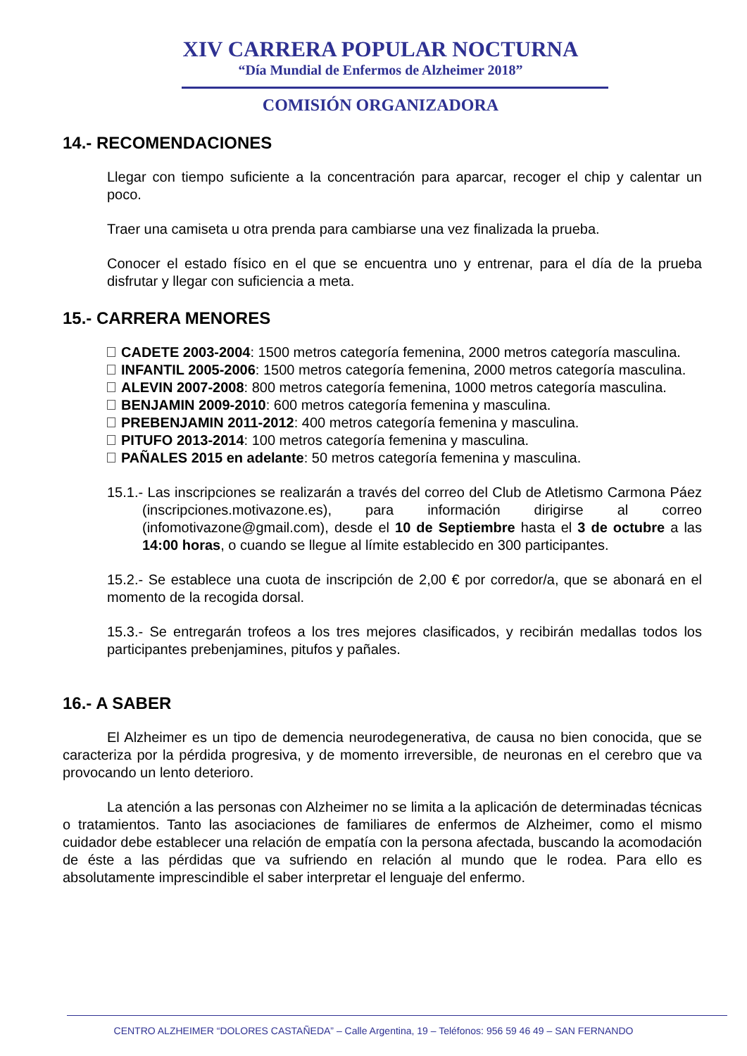XIV CARRERA POPULAR NOCTURNA
“Día Mundial de Enfermos de Alzheimer 2018”
COMISIÓN ORGANIZADORA
14.- RECOMENDACIONES
Llegar con tiempo suficiente a la concentración para aparcar, recoger el chip y calentar un poco.
Traer una camiseta u otra prenda para cambiarse una vez finalizada la prueba.
Conocer el estado físico en el que se encuentra uno y entrenar, para el día de la prueba disfrutar y llegar con suficiencia a meta.
15.- CARRERA MENORES
CADETE 2003-2004: 1500 metros categoría femenina, 2000 metros categoría masculina.
INFANTIL 2005-2006: 1500 metros categoría femenina, 2000 metros categoría masculina.
ALEVIN 2007-2008: 800 metros categoría femenina, 1000 metros categoría masculina.
BENJAMIN 2009-2010: 600 metros categoría femenina y masculina.
PREBENJAMIN 2011-2012: 400 metros categoría femenina y masculina.
PITUFO 2013-2014: 100 metros categoría femenina y masculina.
PAÑALES 2015 en adelante: 50 metros categoría femenina y masculina.
15.1.- Las inscripciones se realizarán a través del correo del Club de Atletismo Carmona Páez (inscripciones.motivazone.es), para información dirigirse al correo (infomotivazone@gmail.com), desde el 10 de Septiembre hasta el 3 de octubre a las 14:00 horas, o cuando se llegue al límite establecido en 300 participantes.
15.2.- Se establece una cuota de inscripción de 2,00 € por corredor/a, que se abonará en el momento de la recogida dorsal.
15.3.- Se entregarán trofeos a los tres mejores clasificados, y recibirán medallas todos los participantes prebenjamines, pitufos y pañales.
16.- A SABER
El Alzheimer es un tipo de demencia neurodegenerativa, de causa no bien conocida, que se caracteriza por la pérdida progresiva, y de momento irreversible, de neuronas en el cerebro que va provocando un lento deterioro.
La atención a las personas con Alzheimer no se limita a la aplicación de determinadas técnicas o tratamientos. Tanto las asociaciones de familiares de enfermos de Alzheimer, como el mismo cuidador debe establecer una relación de empatía con la persona afectada, buscando la acomodación de éste a las pérdidas que va sufriendo en relación al mundo que le rodea. Para ello es absolutamente imprescindible el saber interpretar el lenguaje del enfermo.
CENTRO ALZHEIMER “DOLORES CASTAÑEDA” – Calle Argentina, 19 – Teléfonos: 956 59 46 49 – SAN FERNANDO